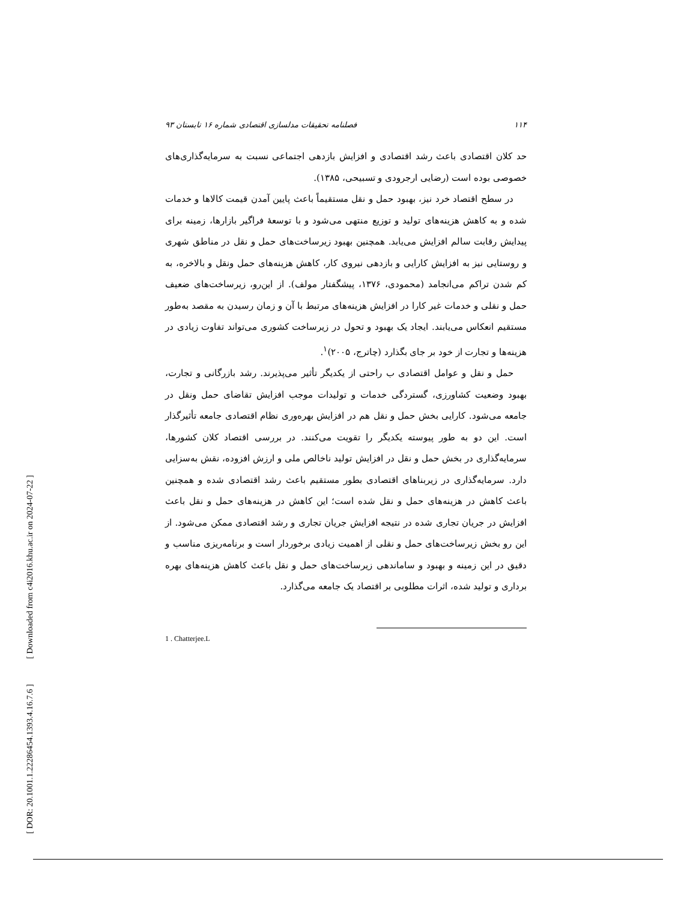[ DOR: 20.1001.1.22286454.1393.4.16.7.6 ] [ Downloaded from c4i2016.khu.ac.ir on 2024-07-22 ]
۱۱۴ فصلنامه تحقیقات مدلسازی اقتصادی شماره ۱۶ تابستان ۹۳
حد کلان اقتصادی باعث رشد اقتصادی و افزایش بازدهی اجتماعی نسبت به سرمایه‌گذاری‌های خصوصی بوده است (رضایی ارجرودی و تسبیحی، ۱۳۸۵).
در سطح اقتصاد خرد نیز، بهبود حمل و نقل مستقیماً باعث پایین آمدن قیمت کالاها و خدمات شده و به کاهش هزینه‌های تولید و توزیع منتهی می‌شود و با توسعهٔ فراگیر بازارها، زمینه برای پیدایش رقابت سالم افزایش می‌یابد. همچنین بهبود زیرساخت‌های حمل و نقل در مناطق شهری و روستایی نیز به افزایش کارایی و بازدهی نیروی کار، کاهش هزینه‌های حمل ونقل و بالاخره، به کم شدن تراکم می‌انجامد (محمودی، ۱۳۷۶، پیشگفتار مولف). از این‌رو، زیرساخت‌های ضعیف حمل و نقلی و خدمات غیر کارا در افزایش هزینه‌های مرتبط با آن و زمان رسیدن به مقصد به‌طور مستقیم انعکاس می‌یابند. ایجاد یک بهبود و تحول در زیرساخت کشوری می‌تواند تفاوت زیادی در هزینه‌ها و تجارت از خود بر جای بگذارد (چاترج، ۲۰۰۵)<sup>۱</sup>.
حمل و نقل و عوامل اقتصادی ب راحتی از یکدیگر تأثیر می‌پذیرند. رشد بازرگانی و تجارت، بهبود وضعیت کشاورزی، گستردگی خدمات و تولیدات موجب افزایش تقاضای حمل ونقل در جامعه می‌شود. کارایی بخش حمل و نقل هم در افزایش بهره‌وری نظام اقتصادی جامعه تأثیرگذار است. این دو به طور پیوسته یکدیگر را تقویت می‌کنند. در بررسی اقتصاد کلان کشورها، سرمایه‌گذاری در بخش حمل و نقل در افزایش تولید ناخالص ملی و ارزش افزوده، نقش به‌سزایی دارد. سرمایه‌گذاری در زیربناهای اقتصادی بطور مستقیم باعث رشد اقتصادی شده و همچنین باعث کاهش در هزینه‌های حمل و نقل شده است؛ این کاهش در هزینه‌های حمل و نقل باعث افزایش در جریان تجاری شده در نتیجه افزایش جریان تجاری و رشد اقتصادی ممکن می‌شود. از این رو بخش زیرساخت‌های حمل و نقلی از اهمیت زیادی برخوردار است و برنامه‌ریزی مناسب و دقیق در این زمینه و بهبود و ساماندهی زیرساخت‌های حمل و نقل باعث کاهش هزینه‌های بهره برداری و تولید شده، اثرات مطلوبی بر اقتصاد یک جامعه می‌گذارد.
1 . Chatterjee.L